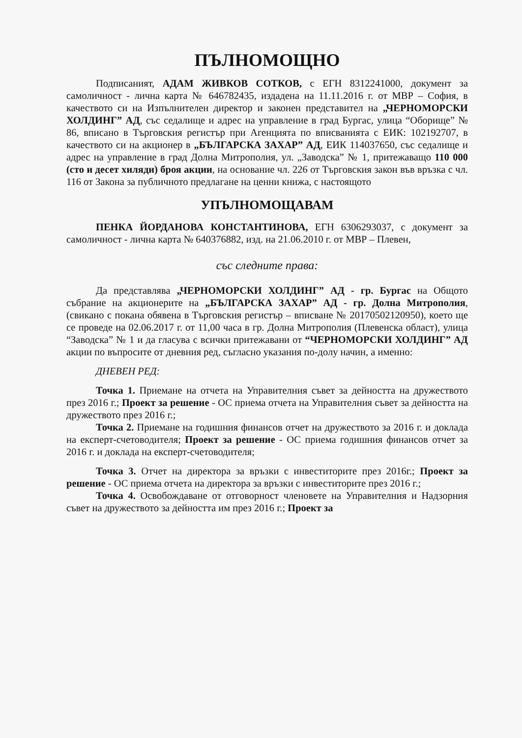ПЪЛНОМОЩНО
Подписаният, АДАМ ЖИВКОВ СОТКОВ, с ЕГН 8312241000, документ за самоличност - лична карта № 646782435, издадена на 11.11.2016 г. от МВР – София, в качеството си на Изпълнителен директор и законен представител на „ЧЕРНОМОРСКИ ХОЛДИНГ” АД, със седалище и адрес на управление в град Бургас, улица “Оборище” № 86, вписано в Търговския регистър при Агенцията по вписванията с ЕИК: 102192707, в качеството си на акционер в „БЪЛГАРСКА ЗАХАР” АД, ЕИК 114037650, със седалище и адрес на управление в град Долна Митрополия, ул. „Заводска” № 1, притежаващо 110 000 (сто и десет хиляди) броя акции, на основание чл. 226 от Търговския закон във връзка с чл. 116 от Закона за публичното предлагане на ценни книжа, с настоящото
УПЪЛНОМОЩАВАМ
ПЕНКА ЙОРДАНОВА КОНСТАНТИНОВА, ЕГН 6306293037, с документ за самоличност - лична карта № 640376882, изд. на 21.06.2010 г. от МВР – Плевен,
със следните права:
Да представлява „ЧЕРНОМОРСКИ ХОЛДИНГ” АД - гр. Бургас на Общото събрание на акционерите на „БЪЛГАРСКА ЗАХАР” АД - гр. Долна Митрополия, (свикано с покана обявена в Търговския регистър – вписване № 20170502120950), което ще се проведе на 02.06.2017 г. от 11,00 часа в гр. Долна Митрополия (Плевенска област), улица “Заводска” № 1 и да гласува с всички притежавани от “ЧЕРНОМОРСКИ ХОЛДИНГ” АД акции по въпросите от дневния ред, съгласно указания по-долу начин, а именно:
ДНЕВЕН РЕД:
Точка 1. Приемане на отчета на Управителния съвет за дейността на дружеството през 2016 г.; Проект за решение - ОС приема отчета на Управителния съвет за дейността на дружеството през 2016 г.;
Точка 2. Приемане на годишния финансов отчет на дружеството за 2016 г. и доклада на експерт-счетоводителя; Проект за решение - ОС приема годишния финансов отчет за 2016 г. и доклада на експерт-счетоводителя;
Точка 3. Отчет на директора за връзки с инвеститорите през 2016г.; Проект за решение - ОС приема отчета на директора за връзки с инвеститорите през 2016 г.;
Точка 4. Освобождаване от отговорност членовете на Управителния и Надзорния съвет на дружеството за дейността им през 2016 г.; Проект за